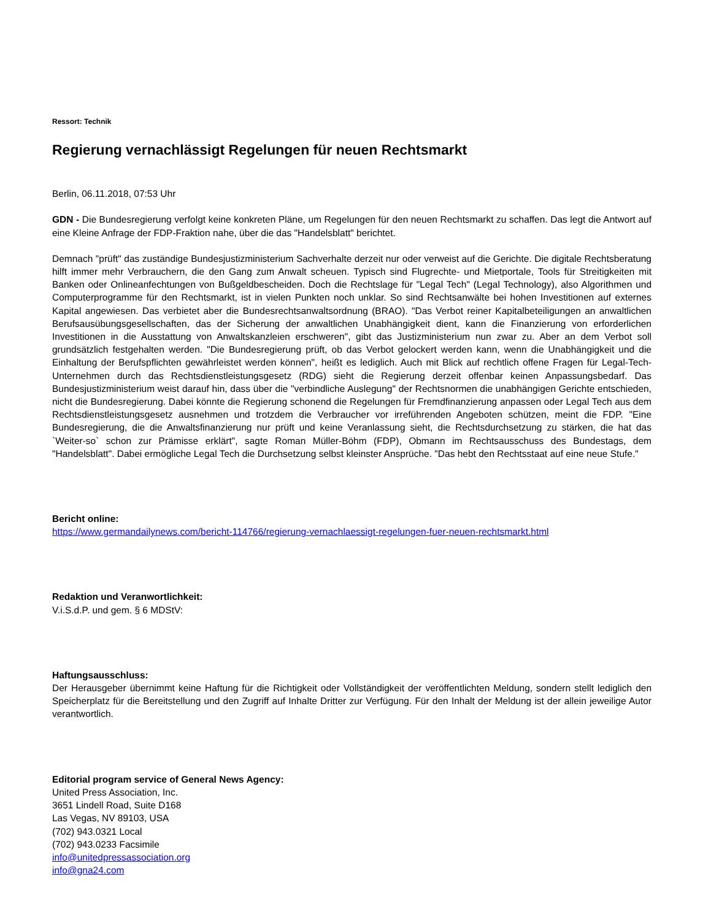Ressort: Technik
Regierung vernachlässigt Regelungen für neuen Rechtsmarkt
Berlin, 06.11.2018, 07:53 Uhr
GDN - Die Bundesregierung verfolgt keine konkreten Pläne, um Regelungen für den neuen Rechtsmarkt zu schaffen. Das legt die Antwort auf eine Kleine Anfrage der FDP-Fraktion nahe, über die das "Handelsblatt" berichtet.
Demnach "prüft" das zuständige Bundesjustizministerium Sachverhalte derzeit nur oder verweist auf die Gerichte. Die digitale Rechtsberatung hilft immer mehr Verbrauchern, die den Gang zum Anwalt scheuen. Typisch sind Flugrechte- und Mietportale, Tools für Streitigkeiten mit Banken oder Onlineanfechtungen von Bußgeldbescheiden. Doch die Rechtslage für "Legal Tech" (Legal Technology), also Algorithmen und Computerprogramme für den Rechtsmarkt, ist in vielen Punkten noch unklar. So sind Rechtsanwälte bei hohen Investitionen auf externes Kapital angewiesen. Das verbietet aber die Bundesrechtsanwaltsordnung (BRAO). "Das Verbot reiner Kapitalbeteiligungen an anwaltlichen Berufsausübungsgesellschaften, das der Sicherung der anwaltlichen Unabhängigkeit dient, kann die Finanzierung von erforderlichen Investitionen in die Ausstattung von Anwaltskanzleien erschweren", gibt das Justizministerium nun zwar zu. Aber an dem Verbot soll grundsätzlich festgehalten werden. "Die Bundesregierung prüft, ob das Verbot gelockert werden kann, wenn die Unabhängigkeit und die Einhaltung der Berufspflichten gewährleistet werden können", heißt es lediglich. Auch mit Blick auf rechtlich offene Fragen für Legal-Tech-Unternehmen durch das Rechtsdienstleistungsgesetz (RDG) sieht die Regierung derzeit offenbar keinen Anpassungsbedarf. Das Bundesjustizministerium weist darauf hin, dass über die "verbindliche Auslegung" der Rechtsnormen die unabhängigen Gerichte entschieden, nicht die Bundesregierung. Dabei könnte die Regierung schonend die Regelungen für Fremdfinanzierung anpassen oder Legal Tech aus dem Rechtsdienstleistungsgesetz ausnehmen und trotzdem die Verbraucher vor irreführenden Angeboten schützen, meint die FDP. "Eine Bundesregierung, die die Anwaltsfinanzierung nur prüft und keine Veranlassung sieht, die Rechtsdurchsetzung zu stärken, die hat das `Weiter-so` schon zur Prämisse erklärt", sagte Roman Müller-Böhm (FDP), Obmann im Rechtsausschuss des Bundestags, dem "Handelsblatt". Dabei ermögliche Legal Tech die Durchsetzung selbst kleinster Ansprüche. "Das hebt den Rechtsstaat auf eine neue Stufe."
Bericht online:
https://www.germandailynews.com/bericht-114766/regierung-vernachlaessigt-regelungen-fuer-neuen-rechtsmarkt.html
Redaktion und Veranwortlichkeit:
V.i.S.d.P. und gem. § 6 MDStV:
Haftungsausschluss:
Der Herausgeber übernimmt keine Haftung für die Richtigkeit oder Vollständigkeit der veröffentlichten Meldung, sondern stellt lediglich den Speicherplatz für die Bereitstellung und den Zugriff auf Inhalte Dritter zur Verfügung. Für den Inhalt der Meldung ist der allein jeweilige Autor verantwortlich.
Editorial program service of General News Agency:
United Press Association, Inc.
3651 Lindell Road, Suite D168
Las Vegas, NV 89103, USA
(702) 943.0321 Local
(702) 943.0233 Facsimile
info@unitedpressassociation.org
info@gna24.com